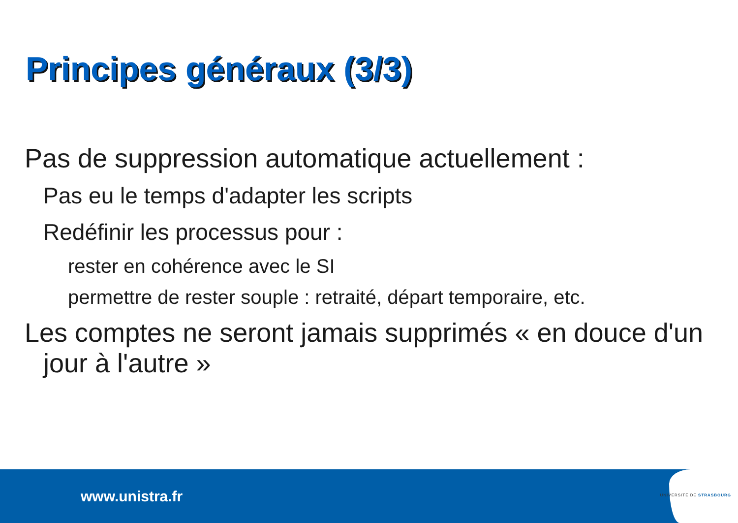Principes généraux (3/3)
Pas de suppression automatique actuellement :
Pas eu le temps d'adapter les scripts
Redéfinir les processus pour :
rester en cohérence avec le SI
permettre de rester souple : retraité, départ temporaire, etc.
Les comptes ne seront jamais supprimés « en douce d'un jour à l'autre »
www.unistra.fr UNIVERSITÉ DE STRASBOURG